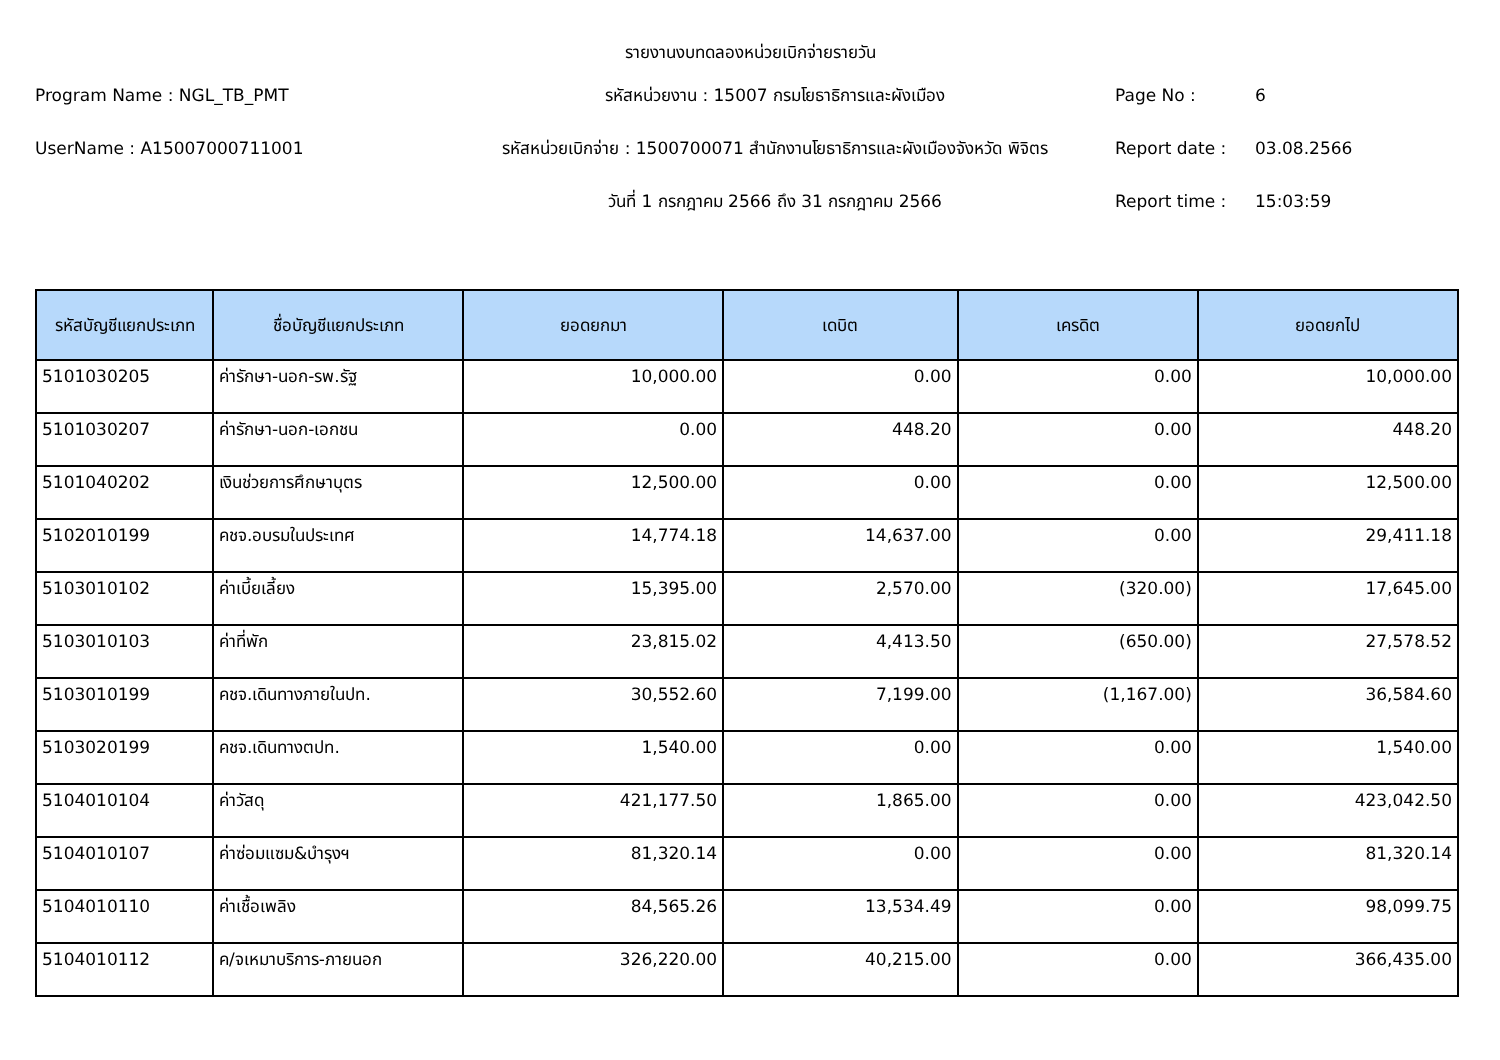รายงานงบทดลองหน่วยเบิกจ่ายรายวัน
Program Name : NGL_TB_PMT
รหัสหน่วยงาน : 15007 กรมโยธาธิการและผังเมือง
Page No :
6
UserName : A15007000711001
รหัสหน่วยเบิกจ่าย : 1500700071 สำนักงานโยธาธิการและผังเมืองจังหวัด พิจิตร
Report date :
03.08.2566
วันที่ 1 กรกฎาคม 2566 ถึง 31 กรกฎาคม 2566
Report time :
15:03:59
| รหัสบัญชีแยกประเภท | ชื่อบัญชีแยกประเภท | ยอดยกมา | เดบิต | เครดิต | ยอดยกไป |
| --- | --- | --- | --- | --- | --- |
| 5101030205 | ค่ารักษา-นอก-รพ.รัฐ | 10,000.00 | 0.00 | 0.00 | 10,000.00 |
| 5101030207 | ค่ารักษา-นอก-เอกชน | 0.00 | 448.20 | 0.00 | 448.20 |
| 5101040202 | เงินช่วยการศึกษาบุตร | 12,500.00 | 0.00 | 0.00 | 12,500.00 |
| 5102010199 | คชจ.อบรมในประเทศ | 14,774.18 | 14,637.00 | 0.00 | 29,411.18 |
| 5103010102 | ค่าเบี้ยเลี้ยง | 15,395.00 | 2,570.00 | (320.00) | 17,645.00 |
| 5103010103 | ค่าที่พัก | 23,815.02 | 4,413.50 | (650.00) | 27,578.52 |
| 5103010199 | คชจ.เดินทางภายในปท. | 30,552.60 | 7,199.00 | (1,167.00) | 36,584.60 |
| 5103020199 | คชจ.เดินทางตปท. | 1,540.00 | 0.00 | 0.00 | 1,540.00 |
| 5104010104 | ค่าวัสดุ | 421,177.50 | 1,865.00 | 0.00 | 423,042.50 |
| 5104010107 | ค่าซ่อมแซม&บำรุงฯ | 81,320.14 | 0.00 | 0.00 | 81,320.14 |
| 5104010110 | ค่าเชื้อเพลิง | 84,565.26 | 13,534.49 | 0.00 | 98,099.75 |
| 5104010112 | ค/จเหมาบริการ-ภายนอก | 326,220.00 | 40,215.00 | 0.00 | 366,435.00 |